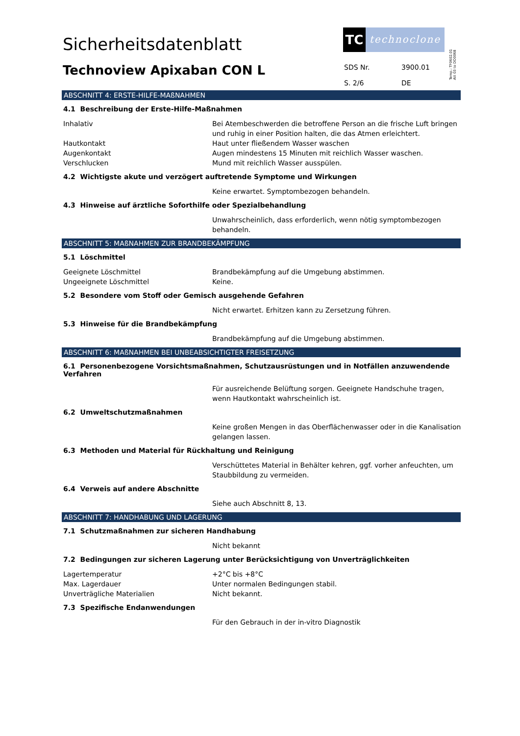Sicherheitsdatenblatt
Technoview Apixaban CON L
TC
technoclone
| SDS Nr. | 3900.01 |
| S. 2/6 | DE |
Temp.: TF0602.01
Att 03 to DO0068
ABSCHNITT 4: ERSTE-HILFE-MAßNAHMEN
4.1 Beschreibung der Erste-Hilfe-Maßnahmen
| Inhalativ | Bei Atembeschwerden die betroffene Person an die frische Luft bringen und ruhig in einer Position halten, die das Atmen erleichtert. |
| Hautkontakt | Haut unter fließendem Wasser waschen |
| Augenkontakt | Augen mindestens 15 Minuten mit reichlich Wasser waschen. |
| Verschlucken | Mund mit reichlich Wasser ausspülen. |
4.2 Wichtigste akute und verzögert auftretende Symptome und Wirkungen
| | Keine erwartet. Symptombezogen behandeln. |
4.3 Hinweise auf ärztliche Soforthilfe oder Spezialbehandlung
| | Unwahrscheinlich, dass erforderlich, wenn nötig symptombezogen behandeln. |
ABSCHNITT 5: MAßNAHMEN ZUR BRANDBEKÄMPFUNG
5.1 Löschmittel
| Geeignete Löschmittel | Brandbekämpfung auf die Umgebung abstimmen. |
| Ungeeignete Löschmittel | Keine. |
5.2 Besondere vom Stoff oder Gemisch ausgehende Gefahren
| | Nicht erwartet. Erhitzen kann zu Zersetzung führen. |
5.3 Hinweise für die Brandbekämpfung
| | Brandbekämpfung auf die Umgebung abstimmen. |
ABSCHNITT 6: MAßNAHMEN BEI UNBEABSICHTIGTER FREISETZUNG
6.1 Personenbezogene Vorsichtsmaßnahmen, Schutzausrüstungen und in Notfällen anzuwendende Verfahren
| | Für ausreichende Belüftung sorgen. Geeignete Handschuhe tragen, wenn Hautkontakt wahrscheinlich ist. |
6.2 Umweltschutzmaßnahmen
| | Keine großen Mengen in das Oberflächenwasser oder in die Kanalisation gelangen lassen. |
6.3 Methoden und Material für Rückhaltung und Reinigung
| | Verschüttetes Material in Behälter kehren, ggf. vorher anfeuchten, um Staubbildung zu vermeiden. |
6.4 Verweis auf andere Abschnitte
| | Siehe auch Abschnitt 8, 13. |
ABSCHNITT 7: HANDHABUNG UND LAGERUNG
7.1 Schutzmaßnahmen zur sicheren Handhabung
| | Nicht bekannt |
7.2 Bedingungen zur sicheren Lagerung unter Berücksichtigung von Unverträglichkeiten
| Lagertemperatur | +2°C bis +8°C |
| Max. Lagerdauer | Unter normalen Bedingungen stabil. |
| Unverträgliche Materialien | Nicht bekannt. |
7.3 Spezifische Endanwendungen
| | Für den Gebrauch in der in-vitro Diagnostik |